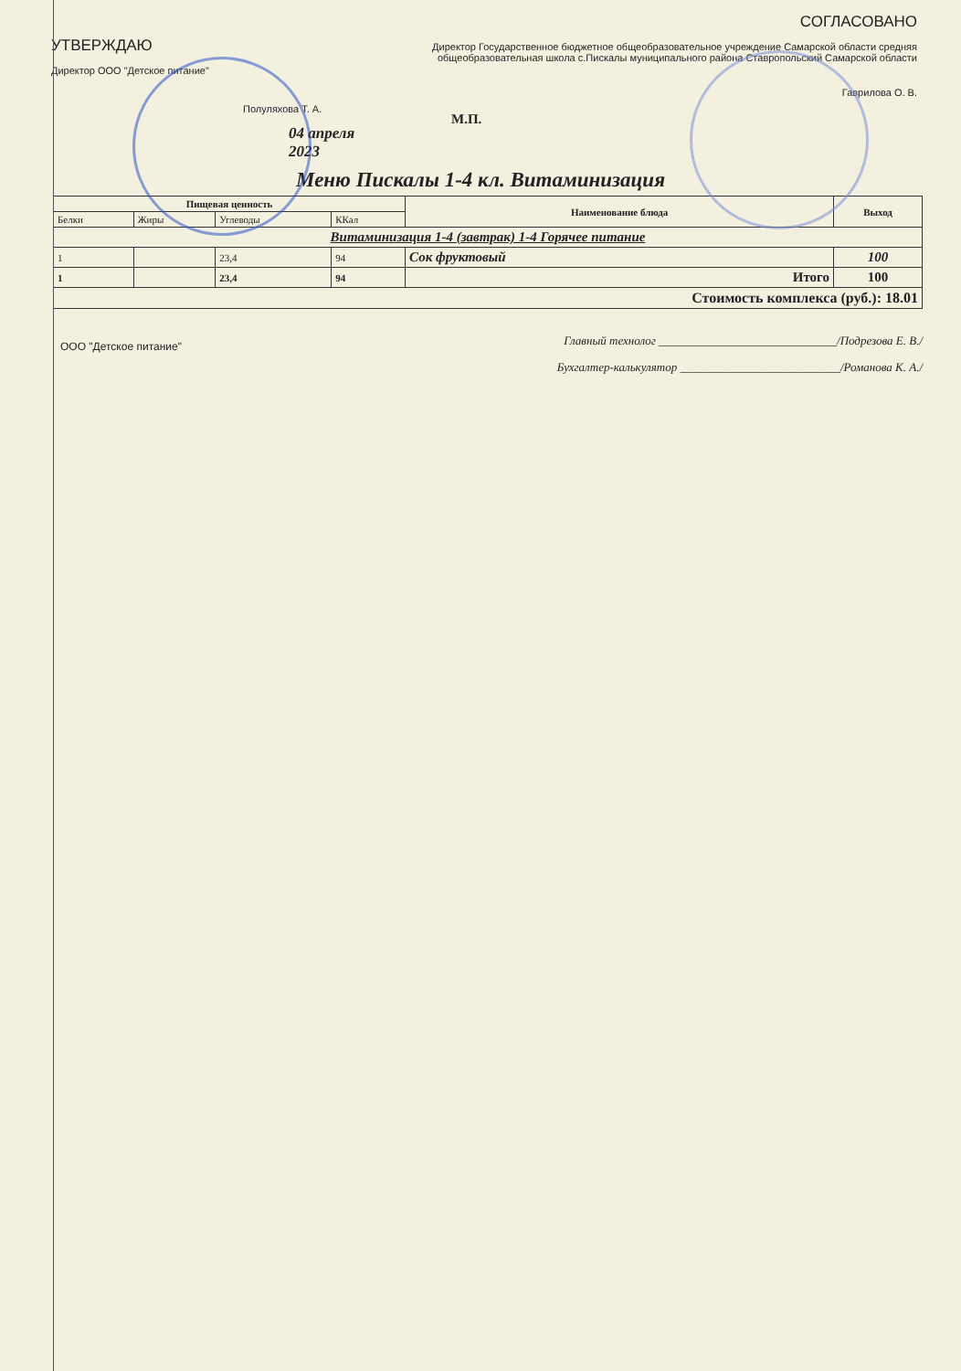УТВЕРЖДАЮ
Директор ООО "Детское питание"
Полуляхова Т. А.
04 апреля 2023
СОГЛАСОВАНО
Директор Государственное бюджетное общеобразовательное учреждение Самарской области средняя общеобразовательная школа с.Пискалы муниципального района Ставропольский Самарской области
Гаврилова О. В.
М.П.
Меню Пискалы 1-4 кл. Витаминизация
| Пищевая ценность | | | | Наименование блюда | Выход |
| --- | --- | --- | --- | --- | --- |
| Белки | Жиры | Углеводы | ККал | | |
| Витаминизация 1-4 (завтрак) 1-4 Горячее питание | | | | | |
| 1 | | 23,4 | 94 | Сок фруктовый | 100 |
| 1 | | 23,4 | 94 | Итого | 100 |
| Стоимость комплекса (руб.): 18.01 | | | | | |
ООО "Детское питание"
Главный технолог ______________________________/Подрезова Е. В./
Бухгалтер-калькулятор ___________________________/Романова К. А./